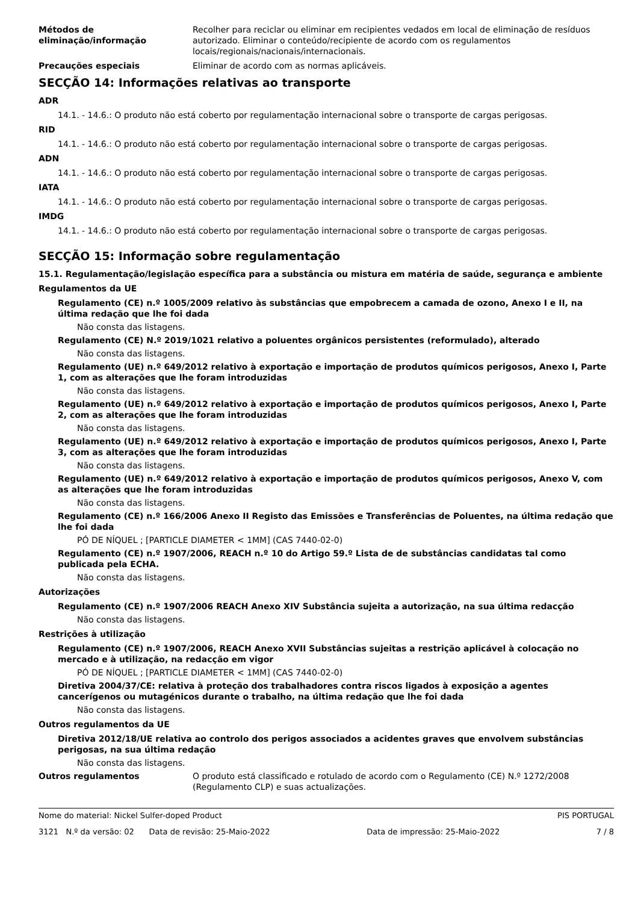Métodos de eliminação/informação
Recolher para reciclar ou eliminar em recipientes vedados em local de eliminação de resíduos autorizado. Eliminar o conteúdo/recipiente de acordo com os regulamentos locais/regionais/nacionais/internacionais.
Precauções especiais Eliminar de acordo com as normas aplicáveis.
SECÇÃO 14: Informações relativas ao transporte
ADR
14.1. - 14.6.: O produto não está coberto por regulamentação internacional sobre o transporte de cargas perigosas.
RID
14.1. - 14.6.: O produto não está coberto por regulamentação internacional sobre o transporte de cargas perigosas.
ADN
14.1. - 14.6.: O produto não está coberto por regulamentação internacional sobre o transporte de cargas perigosas.
IATA
14.1. - 14.6.: O produto não está coberto por regulamentação internacional sobre o transporte de cargas perigosas.
IMDG
14.1. - 14.6.: O produto não está coberto por regulamentação internacional sobre o transporte de cargas perigosas.
SECÇÃO 15: Informação sobre regulamentação
15.1. Regulamentação/legislação específica para a substância ou mistura em matéria de saúde, segurança e ambiente
Regulamentos da UE
Regulamento (CE) n.º 1005/2009 relativo às substâncias que empobrecem a camada de ozono, Anexo I e II, na última redação que lhe foi dada
Não consta das listagens.
Regulamento (CE) N.º 2019/1021 relativo a poluentes orgânicos persistentes (reformulado), alterado
Não consta das listagens.
Regulamento (UE) n.º 649/2012 relativo à exportação e importação de produtos químicos perigosos, Anexo I, Parte 1, com as alterações que lhe foram introduzidas
Não consta das listagens.
Regulamento (UE) n.º 649/2012 relativo à exportação e importação de produtos químicos perigosos, Anexo I, Parte 2, com as alterações que lhe foram introduzidas
Não consta das listagens.
Regulamento (UE) n.º 649/2012 relativo à exportação e importação de produtos químicos perigosos, Anexo I, Parte 3, com as alterações que lhe foram introduzidas
Não consta das listagens.
Regulamento (UE) n.º 649/2012 relativo à exportação e importação de produtos químicos perigosos, Anexo V, com as alterações que lhe foram introduzidas
Não consta das listagens.
Regulamento (CE) n.º 166/2006 Anexo II Registo das Emissões e Transferências de Poluentes, na última redação que lhe foi dada
PÓ DE NÍQUEL ; [PARTICLE DIAMETER < 1MM] (CAS 7440-02-0)
Regulamento (CE) n.º 1907/2006, REACH n.º 10 do Artigo 59.º Lista de de substâncias candidatas tal como publicada pela ECHA.
Não consta das listagens.
Autorizações
Regulamento (CE) n.º 1907/2006 REACH Anexo XIV Substância sujeita a autorização, na sua última redacção
Não consta das listagens.
Restrições à utilização
Regulamento (CE) n.º 1907/2006, REACH Anexo XVII Substâncias sujeitas a restrição aplicável à colocação no mercado e à utilização, na redacção em vigor
PÓ DE NÍQUEL ; [PARTICLE DIAMETER < 1MM] (CAS 7440-02-0)
Diretiva 2004/37/CE: relativa à proteção dos trabalhadores contra riscos ligados à exposição a agentes cancerígenos ou mutagénicos durante o trabalho, na última redação que lhe foi dada
Não consta das listagens.
Outros regulamentos da UE
Diretiva 2012/18/UE relativa ao controlo dos perigos associados a acidentes graves que envolvem substâncias perigosas, na sua última redação
Não consta das listagens.
Outros regulamentos O produto está classificado e rotulado de acordo com o Regulamento (CE) N.º 1272/2008 (Regulamento CLP) e suas actualizações.
Nome do material: Nickel Sulfer-doped Product PIS PORTUGAL
3121 N.º da versão: 02 Data de revisão: 25-Maio-2022 Data de impressão: 25-Maio-2022 7 / 8